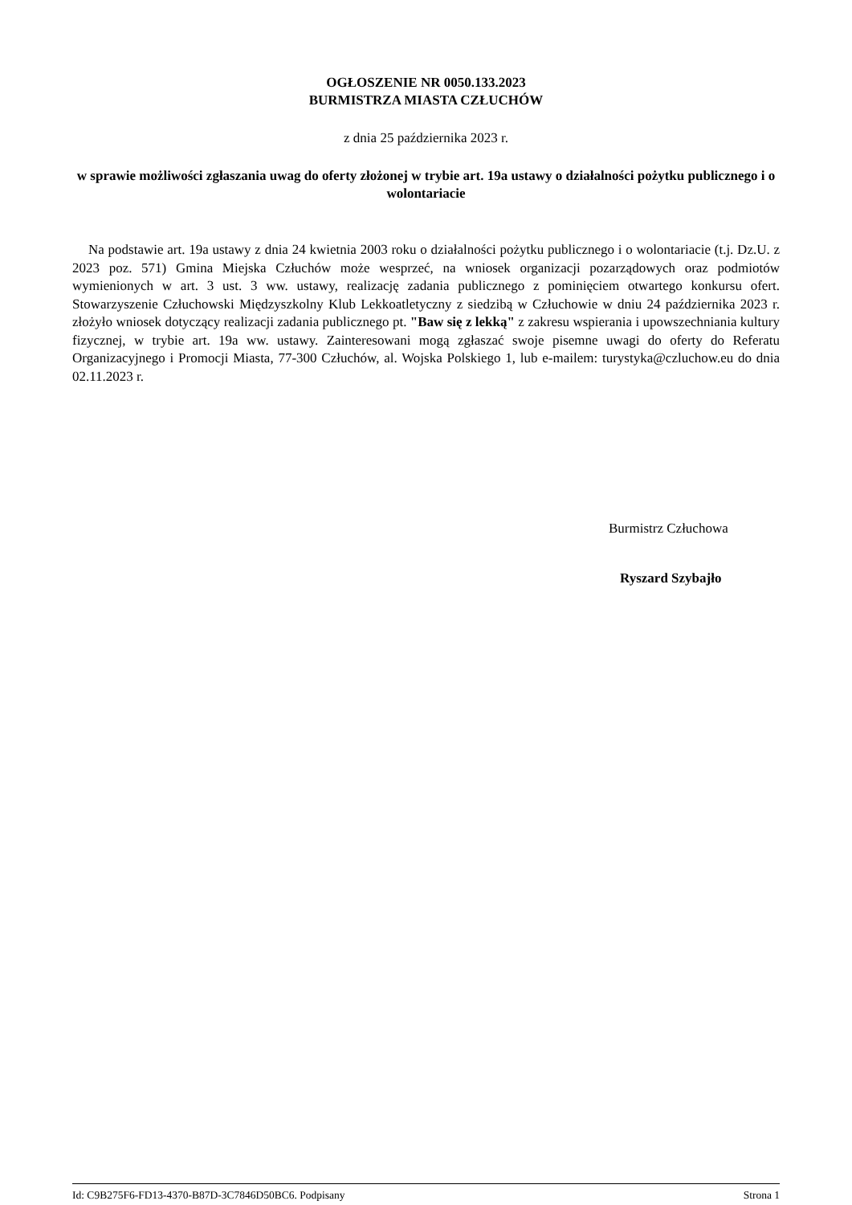OGŁOSZENIE NR 0050.133.2023
BURMISTRZA MIASTA CZŁUCHÓW
z dnia 25 października 2023 r.
w sprawie możliwości zgłaszania uwag do oferty złożonej w trybie art. 19a ustawy o działalności pożytku publicznego i o wolontariacie
Na podstawie art. 19a ustawy z dnia 24 kwietnia 2003 roku o działalności pożytku publicznego i o wolontariacie (t.j. Dz.U. z 2023 poz. 571) Gmina Miejska Człuchów może wesprzeć, na wniosek organizacji pozarządowych oraz podmiotów wymienionych w art. 3 ust. 3 ww. ustawy, realizację zadania publicznego z pominięciem otwartego konkursu ofert. Stowarzyszenie Człuchowski Międzyszkolny Klub Lekkoatletyczny z siedzibą w Człuchowie w dniu 24 października 2023 r. złożyło wniosek dotyczący realizacji zadania publicznego pt. "Baw się z lekką" z zakresu wspierania i upowszechniania kultury fizycznej, w trybie art. 19a ww. ustawy. Zainteresowani mogą zgłaszać swoje pisemne uwagi do oferty do Referatu Organizacyjnego i Promocji Miasta, 77-300 Człuchów, al. Wojska Polskiego 1, lub e-mailem: turystyka@czluchow.eu do dnia 02.11.2023 r.
Burmistrz Człuchowa
Ryszard Szybajło
Id: C9B275F6-FD13-4370-B87D-3C7846D50BC6. Podpisany Strona 1